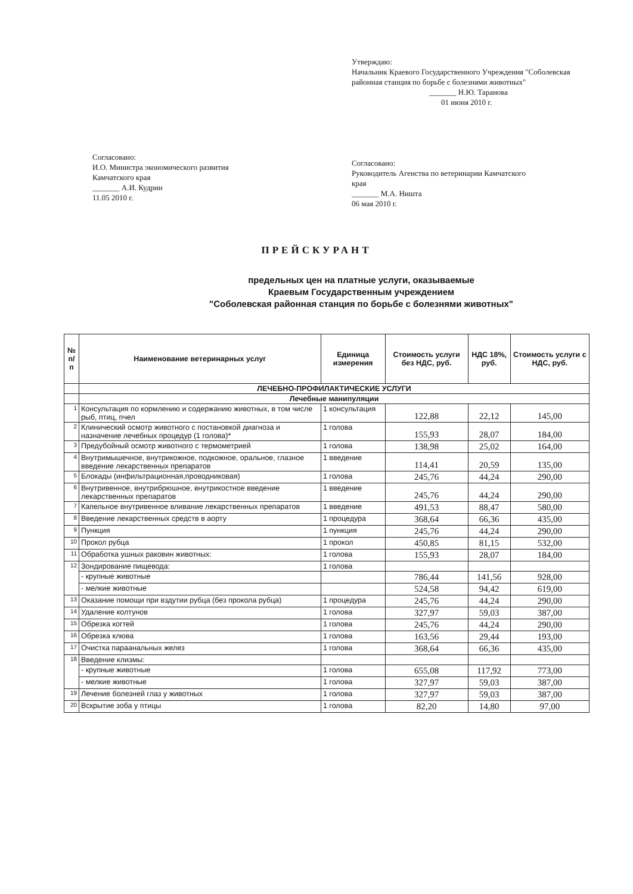Утверждаю:
Начальник Краевого Государственного Учреждения "Соболевская районная станция по борьбе с болезнями животных"
_______ Н.Ю. Таранова
01 июня 2010 г.
Согласовано:
И.О. Министра экономического развития Камчатского края
_______ А.И. Кудрин
11.05 2010 г.
Согласовано:
Руководитель Агенства по ветеринарии Камчатского края
_______ М.А. Ништа
06 мая 2010 г.
ПРЕЙСКУРАНТ
предельных цен на платные услуги, оказываемые
Краевым Государственным учреждением
"Соболевская районная станция по борьбе с болезнями животных"
| № п/п | Наименование ветеринарных услуг | Единица измерения | Стоимость услуги без НДС, руб. | НДС 18%, руб. | Стоимость услуги с НДС, руб. |
| --- | --- | --- | --- | --- | --- |
| | ЛЕЧЕБНО-ПРОФИЛАКТИЧЕСКИЕ УСЛУГИ | | | | |
| | Лечебные манипуляции | | | | |
| 1 | Консультация по кормлению и содержанию животных, в том числе рыб, птиц, пчел | 1 консультация | 122,88 | 22,12 | 145,00 |
| 2 | Клинический осмотр животного с постановкой диагноза и назначение лечебных процедур (1 голова)* | 1 голова | 155,93 | 28,07 | 184,00 |
| 3 | Предубойный осмотр животного с термометрией | 1 голова | 138,98 | 25,02 | 164,00 |
| 4 | Внутримышечное, внутрикожное, подкожное, оральное, глазное введение лекарственных препаратов | 1 введение | 114,41 | 20,59 | 135,00 |
| 5 | Блокады (инфильтрационная,проводниковая) | 1 голова | 245,76 | 44,24 | 290,00 |
| 6 | Внутривенное, внутрибрюшное, внутрикостное введение лекарственных препаратов | 1 введение | 245,76 | 44,24 | 290,00 |
| 7 | Капельное внутривенное вливание лекарственных препаратов | 1 введение | 491,53 | 88,47 | 580,00 |
| 8 | Введение лекарственных средств в аорту | 1 процедура | 368,64 | 66,36 | 435,00 |
| 9 | Пункция | 1 пункция | 245,76 | 44,24 | 290,00 |
| 10 | Прокол рубца | 1 прокол | 450,85 | 81,15 | 532,00 |
| 11 | Обработка ушных раковин животных: | 1 голова | 155,93 | 28,07 | 184,00 |
| 12 | Зондирование пищевода: | 1 голова | | | |
| | - крупные животные | | 786,44 | 141,56 | 928,00 |
| | - мелкие животные | | 524,58 | 94,42 | 619,00 |
| 13 | Оказание помощи при вздутии рубца (без прокола рубца) | 1 процедура | 245,76 | 44,24 | 290,00 |
| 14 | Удаление колтунов | 1 голова | 327,97 | 59,03 | 387,00 |
| 15 | Обрезка когтей | 1 голова | 245,76 | 44,24 | 290,00 |
| 16 | Обрезка клюва | 1 голова | 163,56 | 29,44 | 193,00 |
| 17 | Очистка параанальных желез | 1 голова | 368,64 | 66,36 | 435,00 |
| 18 | Введение клизмы: | | | | |
| | - крупные животные | 1 голова | 655,08 | 117,92 | 773,00 |
| | - мелкие животные | 1 голова | 327,97 | 59,03 | 387,00 |
| 19 | Лечение болезней глаз у животных | 1 голова | 327,97 | 59,03 | 387,00 |
| 20 | Вскрытие зоба у птицы | 1 голова | 82,20 | 14,80 | 97,00 |